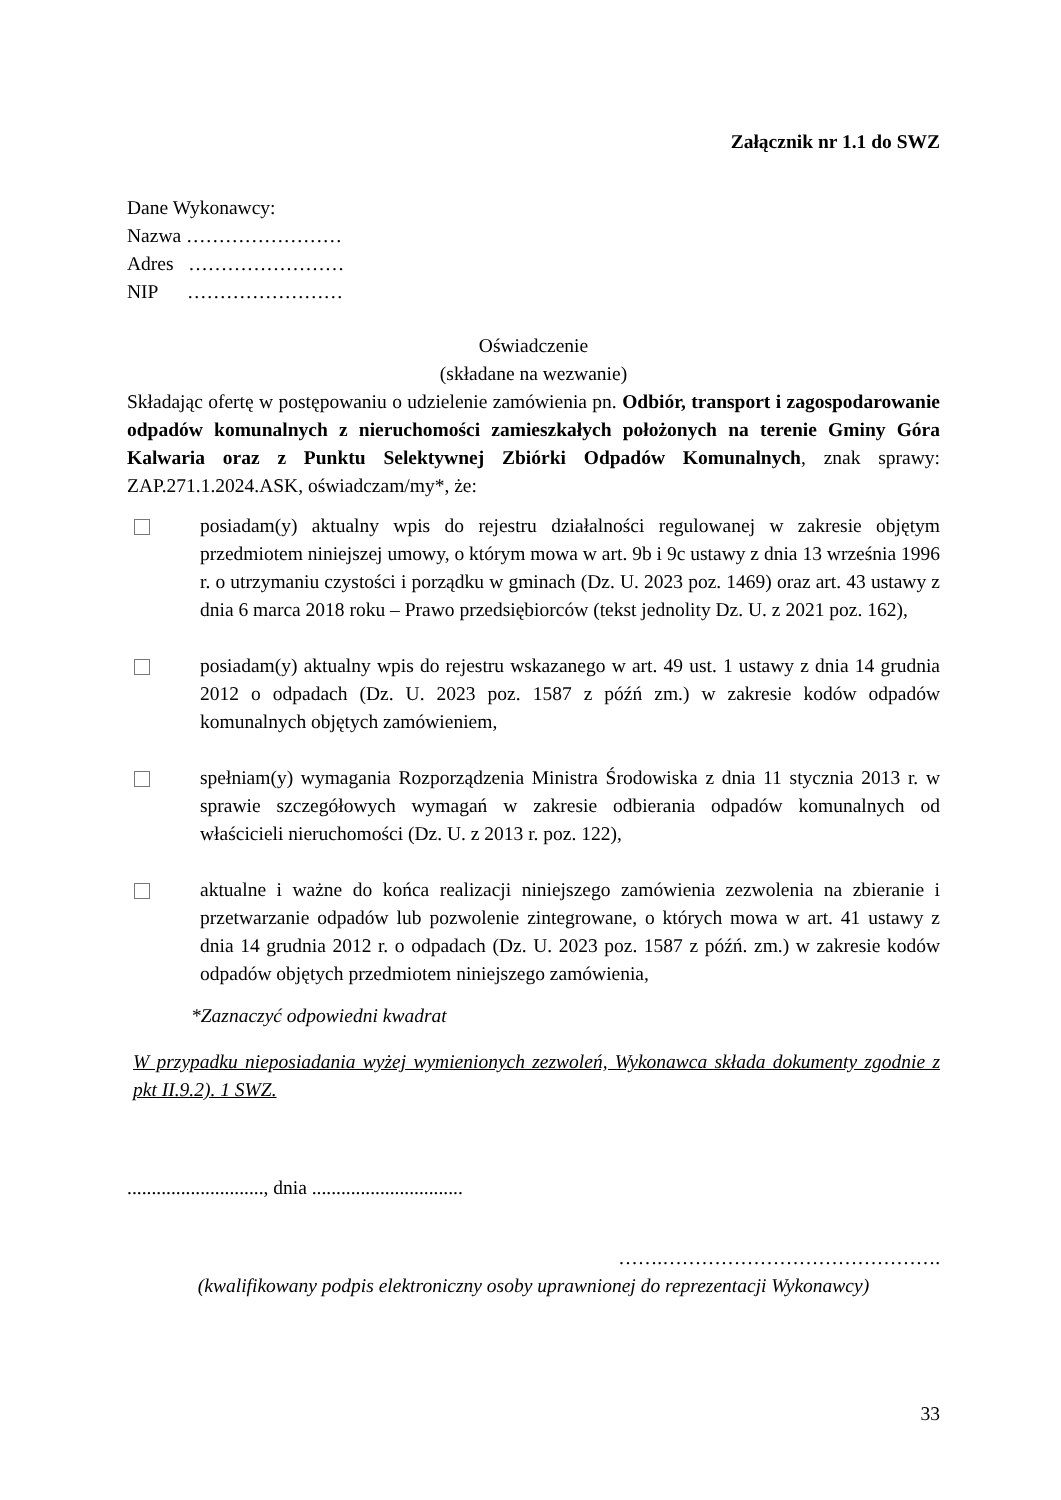Załącznik nr 1.1 do SWZ
Dane Wykonawcy:
Nazwa ……………………
Adres ……………………
NIP ……………………
Oświadczenie
(składane na wezwanie)
Składając ofertę w postępowaniu o udzielenie zamówienia pn. Odbiór, transport i zagospodarowanie odpadów komunalnych z nieruchomości zamieszkałych położonych na terenie Gminy Góra Kalwaria oraz z Punktu Selektywnej Zbiórki Odpadów Komunalnych, znak sprawy: ZAP.271.1.2024.ASK, oświadczam/my*, że:
posiadam(y) aktualny wpis do rejestru działalności regulowanej w zakresie objętym przedmiotem niniejszej umowy, o którym mowa w art. 9b i 9c ustawy z dnia 13 września 1996 r. o utrzymaniu czystości i porządku w gminach (Dz. U. 2023 poz. 1469) oraz art. 43 ustawy z dnia 6 marca 2018 roku – Prawo przedsiębiorców (tekst jednolity Dz. U. z 2021 poz. 162),
posiadam(y) aktualny wpis do rejestru wskazanego w art. 49 ust. 1 ustawy z dnia 14 grudnia 2012 o odpadach (Dz. U. 2023 poz. 1587 z późń zm.) w zakresie kodów odpadów komunalnych objętych zamówieniem,
spełniam(y) wymagania Rozporządzenia Ministra Środowiska z dnia 11 stycznia 2013 r. w sprawie szczegółowych wymagań w zakresie odbierania odpadów komunalnych od właścicieli nieruchomości (Dz. U. z 2013 r. poz. 122),
aktualne i ważne do końca realizacji niniejszego zamówienia zezwolenia na zbieranie i przetwarzanie odpadów lub pozwolenie zintegrowane, o których mowa w art. 41 ustawy z dnia 14 grudnia 2012 r. o odpadach (Dz. U. 2023 poz. 1587 z późń. zm.) w zakresie kodów odpadów objętych przedmiotem niniejszego zamówienia,
*Zaznaczyć odpowiedni kwadrat
W przypadku nieposiadania wyżej wymienionych zezwoleń, Wykonawca składa dokumenty zgodnie z pkt II.9.2). 1 SWZ.
............................, dnia ...............................
…….…………………………………….
(kwalifikowany podpis elektroniczny osoby uprawnionej do reprezentacji Wykonawcy)
33